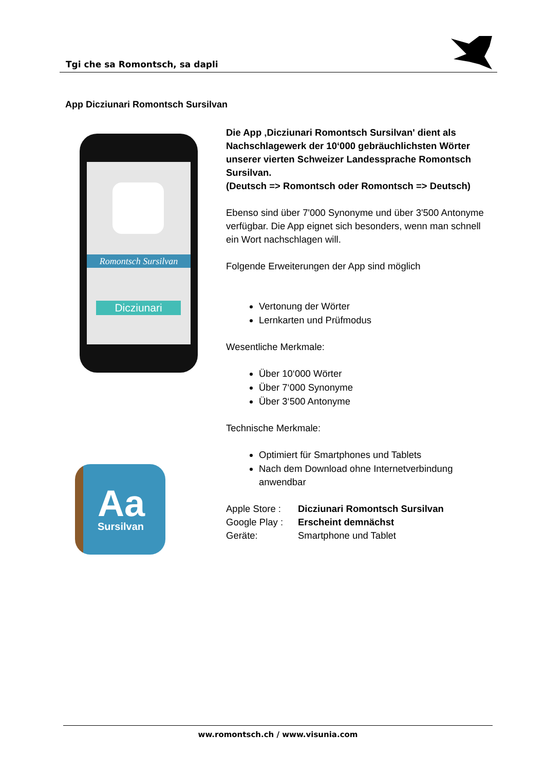Tgi che sa Romontsch, sa dapli
App Dicziunari Romontsch Sursilvan
Romontsch Sursilvan
Dicziunari
Aa
Sursilvan
Die App ‚Dicziunari Romontsch Sursilvan' dient als Nachschlagewerk der 10‘000 gebräuchlichsten Wörter unserer vierten Schweizer Landessprache Romontsch Sursilvan.
(Deutsch => Romontsch oder Romontsch => Deutsch)
Ebenso sind über 7'000 Synonyme und über 3'500 Antonyme verfügbar. Die App eignet sich besonders, wenn man schnell ein Wort nachschlagen will.
Folgende Erweiterungen der App sind möglich
Vertonung der Wörter
Lernkarten und Prüfmodus
Wesentliche Merkmale:
Über 10‘000 Wörter
Über 7‘000 Synonyme
Über 3‘500 Antonyme
Technische Merkmale:
Optimiert für Smartphones und Tablets
Nach dem Download ohne Internetverbindung anwendbar
| Apple Store : | Dicziunari Romontsch Sursilvan |
| Google Play : | Erscheint demnächst |
| Geräte: | Smartphone und Tablet |
ww.romontsch.ch / www.visunia.com